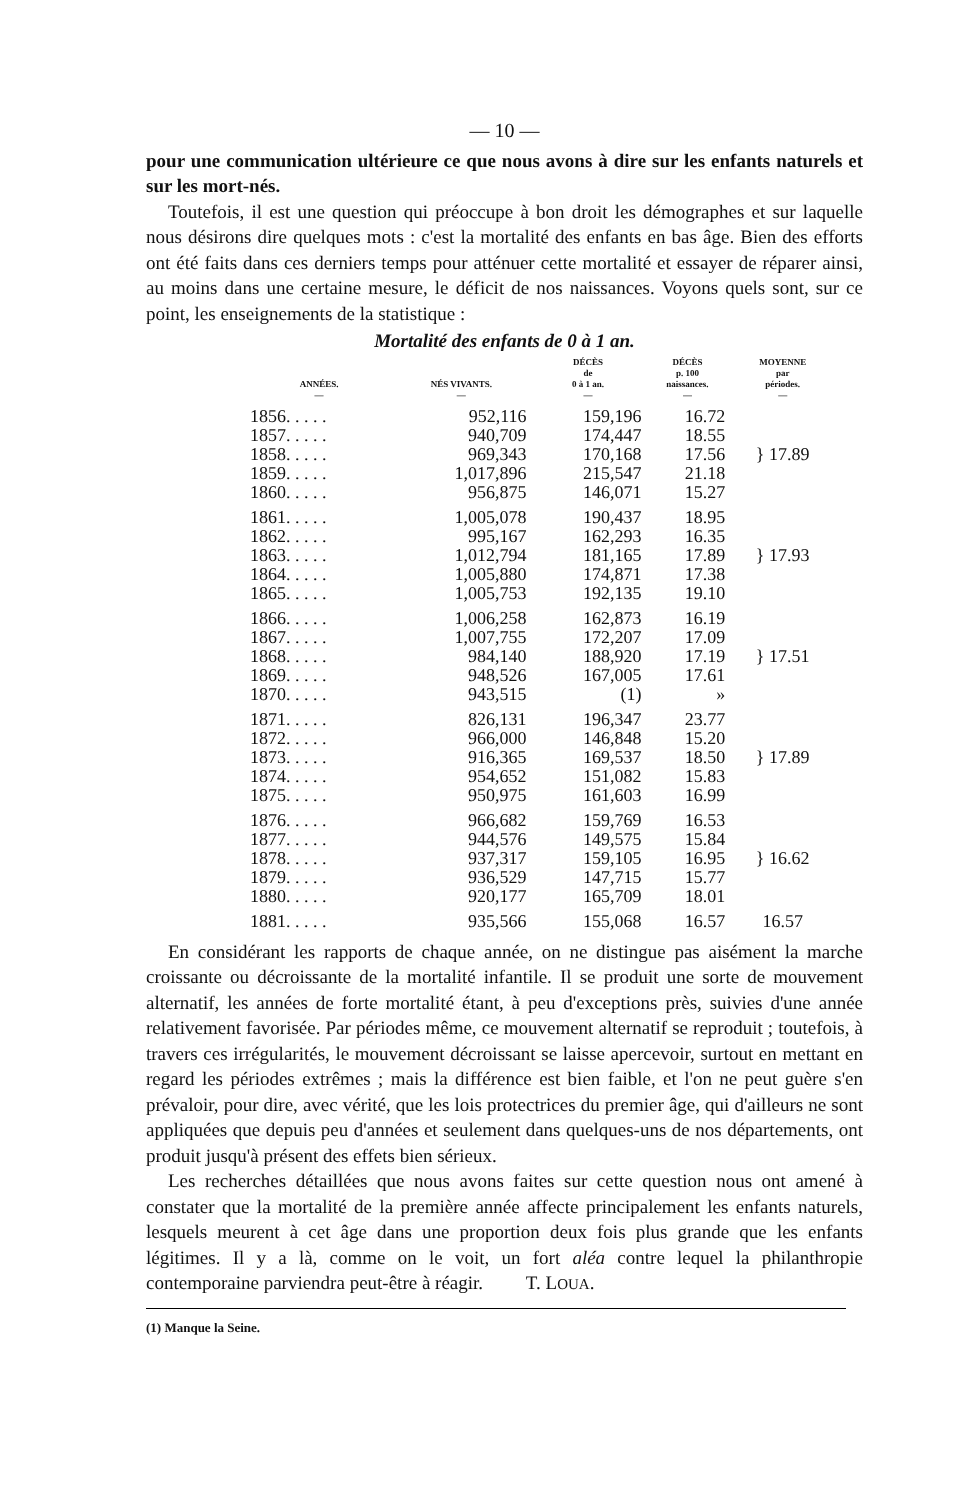— 10 —
pour une communication ultérieure ce que nous avons à dire sur les enfants naturels et sur les mort-nés.
Toutefois, il est une question qui préoccupe à bon droit les démographes et sur laquelle nous désirons dire quelques mots : c'est la mortalité des enfants en bas âge. Bien des efforts ont été faits dans ces derniers temps pour atténuer cette mortalité et essayer de réparer ainsi, au moins dans une certaine mesure, le déficit de nos naissances. Voyons quels sont, sur ce point, les enseignements de la statistique :
Mortalité des enfants de 0 à 1 an.
| ANNÉES. — | NÉS VIVANTS. — | DÉCÈS de 0 à 1 an. — | DÉCÈS p. 100 naissances. — | MOYENNE par périodes. — |
| --- | --- | --- | --- | --- |
| 1856. . . . . | 952,116 | 159,196 | 16.72 | } 17.89 |
| 1857. . . . . | 940,709 | 174,447 | 18.55 | |
| 1858. . . . . | 969,343 | 170,168 | 17.56 | |
| 1859. . . . . | 1,017,896 | 215,547 | 21.18 | |
| 1860. . . . . | 956,875 | 146,071 | 15.27 | |
| 1861. . . . . | 1,005,078 | 190,437 | 18.95 | } 17.93 |
| 1862. . . . . | 995,167 | 162,293 | 16.35 | |
| 1863. . . . . | 1,012,794 | 181,165 | 17.89 | |
| 1864. . . . . | 1,005,880 | 174,871 | 17.38 | |
| 1865. . . . . | 1,005,753 | 192,135 | 19.10 | |
| 1866. . . . . | 1,006,258 | 162,873 | 16.19 | } 17.51 |
| 1867. . . . . | 1,007,755 | 172,207 | 17.09 | |
| 1868. . . . . | 984,140 | 188,920 | 17.19 | |
| 1869. . . . . | 948,526 | 167,005 | 17.61 | |
| 1870. . . . . | 943,515 | (1) | » | |
| 1871. . . . . | 826,131 | 196,347 | 23.77 | } 17.89 |
| 1872. . . . . | 966,000 | 146,848 | 15.20 | |
| 1873. . . . . | 916,365 | 169,537 | 18.50 | |
| 1874. . . . . | 954,652 | 151,082 | 15.83 | |
| 1875. . . . . | 950,975 | 161,603 | 16.99 | |
| 1876. . . . . | 966,682 | 159,769 | 16.53 | } 16.62 |
| 1877. . . . . | 944,576 | 149,575 | 15.84 | |
| 1878. . . . . | 937,317 | 159,105 | 16.95 | |
| 1879. . . . . | 936,529 | 147,715 | 15.77 | |
| 1880. . . . . | 920,177 | 165,709 | 18.01 | |
| 1881. . . . . | 935,566 | 155,068 | 16.57 | 16.57 |
En considérant les rapports de chaque année, on ne distingue pas aisément la marche croissante ou décroissante de la mortalité infantile. Il se produit une sorte de mouvement alternatif, les années de forte mortalité étant, à peu d'exceptions près, suivies d'une année relativement favorisée. Par périodes même, ce mouvement alternatif se reproduit ; toutefois, à travers ces irrégularités, le mouvement décroissant se laisse apercevoir, surtout en mettant en regard les périodes extrêmes ; mais la différence est bien faible, et l'on ne peut guère s'en prévaloir, pour dire, avec vérité, que les lois protectrices du premier âge, qui d'ailleurs ne sont appliquées que depuis peu d'années et seulement dans quelques-uns de nos départements, ont produit jusqu'à présent des effets bien sérieux.
Les recherches détaillées que nous avons faites sur cette question nous ont amené à constater que la mortalité de la première année affecte principalement les enfants naturels, lesquels meurent à cet âge dans une proportion deux fois plus grande que les enfants légitimes. Il y a là, comme on le voit, un fort aléa contre lequel la philanthropie contemporaine parviendra peut-être à réagir. T. LOUA.
(1) Manque la Seine.